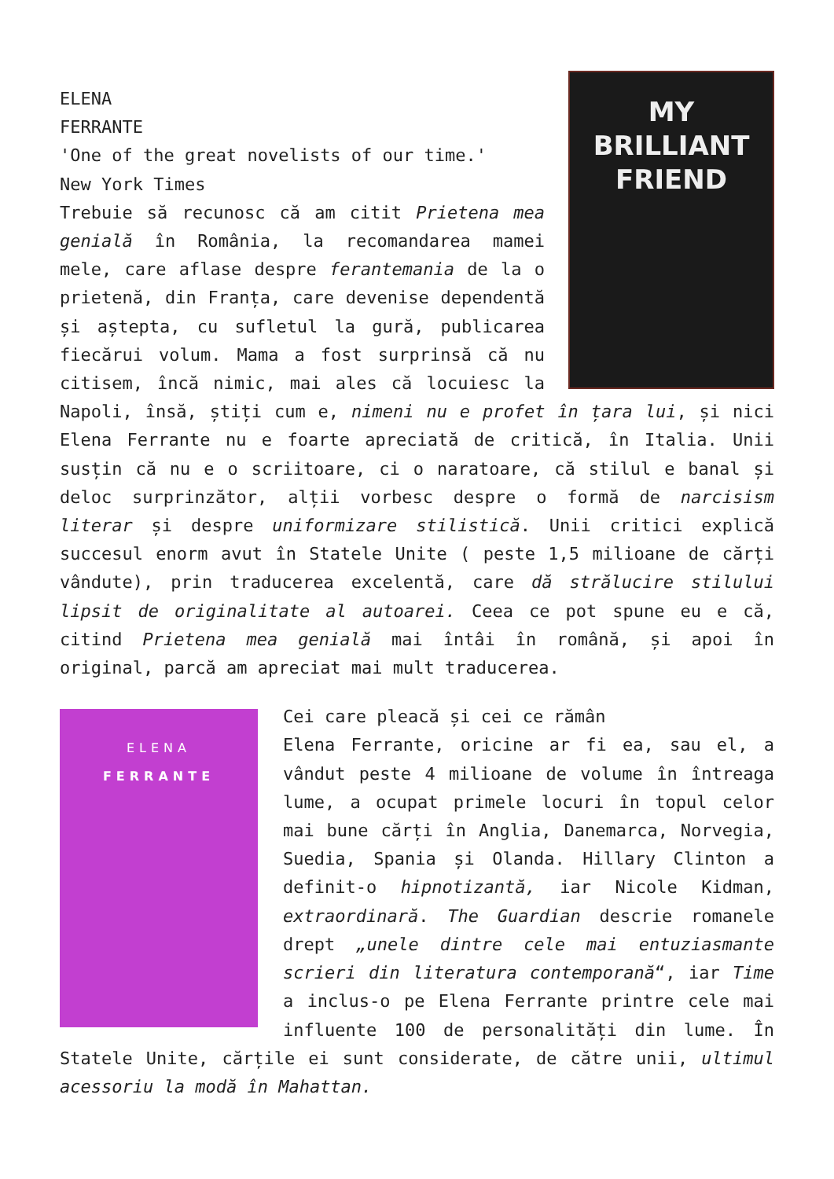MY
BRILLIANT
FRIEND
ELENA
FERRANTE
'One of the great novelists of our time.'
New York Times
Trebuie să recunosc că am citit Prietena mea genială în România, la recomandarea mamei mele, care aflase despre ferantemania de la o prietenă, din Franța, care devenise dependentă și aștepta, cu sufletul la gură, publicarea fiecărui volum. Mama a fost surprinsă că nu citisem, încă nimic, mai ales că locuiesc la Napoli, însă, știți cum e, nimeni nu e profet în țara lui, și nici Elena Ferrante nu e foarte apreciată de critică, în Italia. Unii susțin că nu e o scriitoare, ci o naratoare, că stilul e banal și deloc surprinzător, alții vorbesc despre o formă de narcisism literar și despre uniformizare stilistică. Unii critici explică succesul enorm avut în Statele Unite ( peste 1,5 milioane de cărți vândute), prin traducerea excelentă, care dă strălucire stilului lipsit de originalitate al autoarei. Ceea ce pot spune eu e că, citind Prietena mea genială mai întâi în română, și apoi în original, parcă am apreciat mai mult traducerea.
ELENA
FERRANTE
Cei care pleacă și cei ce rămân
Elena Ferrante, oricine ar fi ea, sau el, a vândut peste 4 milioane de volume în întreaga lume, a ocupat primele locuri în topul celor mai bune cărți în Anglia, Danemarca, Norvegia, Suedia, Spania și Olanda. Hillary Clinton a definit-o hipnotizantă, iar Nicole Kidman, extraordinară. The Guardian descrie romanele drept „unele dintre cele mai entuziasmante scrieri din literatura contemporană“, iar Time a inclus-o pe Elena Ferrante printre cele mai influente 100 de personalități din lume. În Statele Unite, cărțile ei sunt considerate, de către unii, ultimul acessoriu la modă în Mahattan.